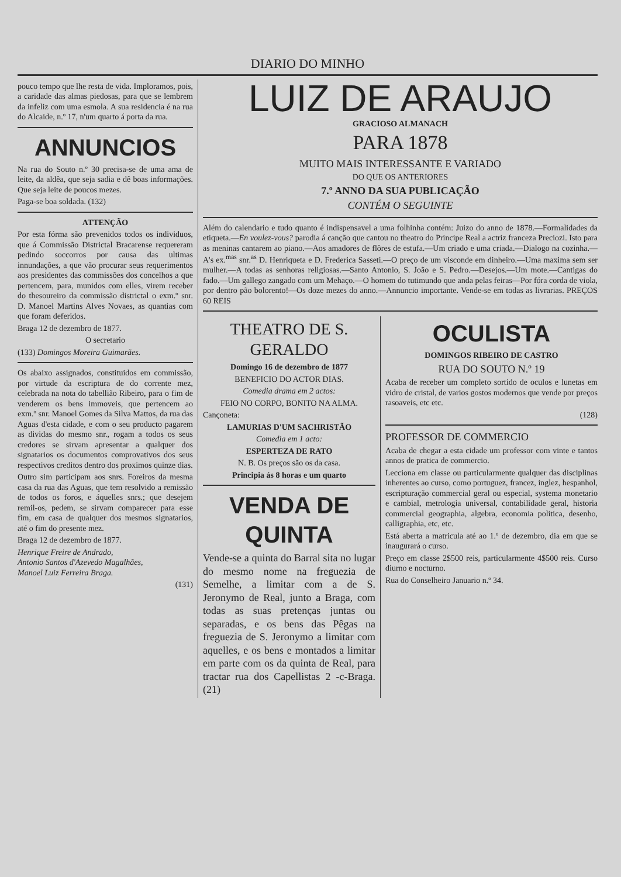DIARIO DO MINHO
pouco tempo que lhe resta de vida. Imploramos, pois, a caridade das almas piedosas, para que se lembrem da infeliz com uma esmola. A sua residencia é na rua do Alcaide, n.º 17, n'um quarto á porta da rua.
ANNUNCIOS
Na rua do Souto n.º 30 precisa-se de uma ama de leite, da aldêa, que seja sadia e dê boas informações. Que seja leite de poucos mezes.
Paga-se boa soldada. (132)
ATTENÇÃO
Por esta fórma são prevenidos todos os individuos, que á Commissão Districtal Bracarense requereram pedindo soccorros por causa das ultimas innundações, a que vão procurar seus requerimentos aos presidentes das commissões dos concelhos a que pertencem, para, munidos com elles, virem receber do thesoureiro da commissão districtal o exm.º snr. D. Manoel Martins Alves Novaes, as quantias com que foram deferidos.
Braga 12 de dezembro de 1877.
O secretario
(133) Domingos Moreira Guimarães.
Os abaixo assignados, constituidos em commissão, por virtude da escriptura de do corrente mez, celebrada na nota do tabellião Ribeiro, para o fim de venderem os bens immoveis, que pertencem ao exm.º snr. Manoel Gomes da Silva Mattos, da rua das Aguas d'esta cidade, e com o seu producto pagarem as dividas do mesmo snr., rogam a todos os seus credores se sirvam apresentar a qualquer dos signatarios os documentos comprovativos dos seus respectivos creditos dentro dos proximos quinze dias.
Outro sim participam aos snrs. Foreiros da mesma casa da rua das Aguas, que tem resolvido a remissão de todos os foros, e áquelles snrs.; que desejem remil-os, pedem, se sirvam comparecer para esse fim, em casa de qualquer dos mesmos signatarios, até o fim do presente mez.
Braga 12 de dezembro de 1877.
Henrique Freire de Andrado,
Antonio Santos d'Azevedo Magalhães,
Manoel Luiz Ferreira Braga.
(131)
LUIZ DE ARAUJO
GRACIOSO ALMANACH
PARA 1878
MUITO MAIS INTERESSANTE E VARIADO
DO QUE OS ANTERIORES
7.º ANNO DA SUA PUBLICAÇÃO
CONTÉM O SEGUINTE
Além do calendario e tudo quanto é indispensavel a uma folhinha contém: Juizo do anno de 1878.—Formalidades da etiqueta.—En voulez-vous? parodia á canção que cantou no theatro do Principe Real a actriz franceza Preciozi. Isto para as meninas cantarem ao piano.—Aos amadores de flôres de estufa.—Um criado e uma criada.—Dialogo na cozinha.—A's ex.<sup>mas</sup> snr.<sup>as</sup> D. Henriqueta e D. Frederica Sasseti.—O preço de um visconde em dinheiro.—Uma maxima sem ser mulher.—A todas as senhoras religiosas.—Santo Antonio, S. João e S. Pedro.—Desejos.—Um mote.—Cantigas do fado.—Um gallego zangado com um Mehaço.—O homem do tutimundo que anda pelas feiras—Por fóra corda de viola, por dentro pão bolorento!—Os doze mezes do anno.—Annuncio importante. Vende-se em todas as livrarias. PREÇOS 60 REIS
THEATRO DE S. GERALDO
Domingo 16 de dezembro de 1877
BENEFICIO DO ACTOR DIAS.
Comedia drama em 2 actos:
FEIO NO CORPO, BONITO NA ALMA.
Cançoneta:
LAMURIAS D'UM SACHRISTÃO
Comedia em 1 acto:
ESPERTEZA DE RATO
N. B. Os preços são os da casa.
Principia ás 8 horas e um quarto
VENDA DE QUINTA
Vende-se a quinta do Barral sita no lugar do mesmo nome na freguezia de Semelhe, a limitar com a de S. Jeronymo de Real, junto a Braga, com todas as suas pretenças juntas ou separadas, e os bens das Pêgas na freguezia de S. Jeronymo a limitar com aquelles, e os bens e montados a limitar em parte com os da quinta de Real, para tractar rua dos Capellistas 2 -c-Braga. (21)
OCULISTA
DOMINGOS RIBEIRO DE CASTRO
RUA DO SOUTO N.º 19
Acaba de receber um completo sortido de oculos e lunetas em vidro de cristal, de varios gostos modernos que vende por preços rasoaveis, etc etc.
(128)
PROFESSOR DE COMMERCIO
Acaba de chegar a esta cidade um professor com vinte e tantos annos de pratica de commercio.
Lecciona em classe ou particularmente qualquer das disciplinas inherentes ao curso, como portuguez, francez, inglez, hespanhol, escripturação commercial geral ou especial, systema monetario e cambial, metrologia universal, contabilidade geral, historia commercial geographia, algebra, economia politica, desenho, calligraphia, etc, etc.
Está aberta a matricula até ao 1.º de dezembro, dia em que se inaugurará o curso.
Preço em classe 2$500 reis, particularmente 4$500 reis. Curso diurno e nocturno.
Rua do Conselheiro Januario n.º 34.